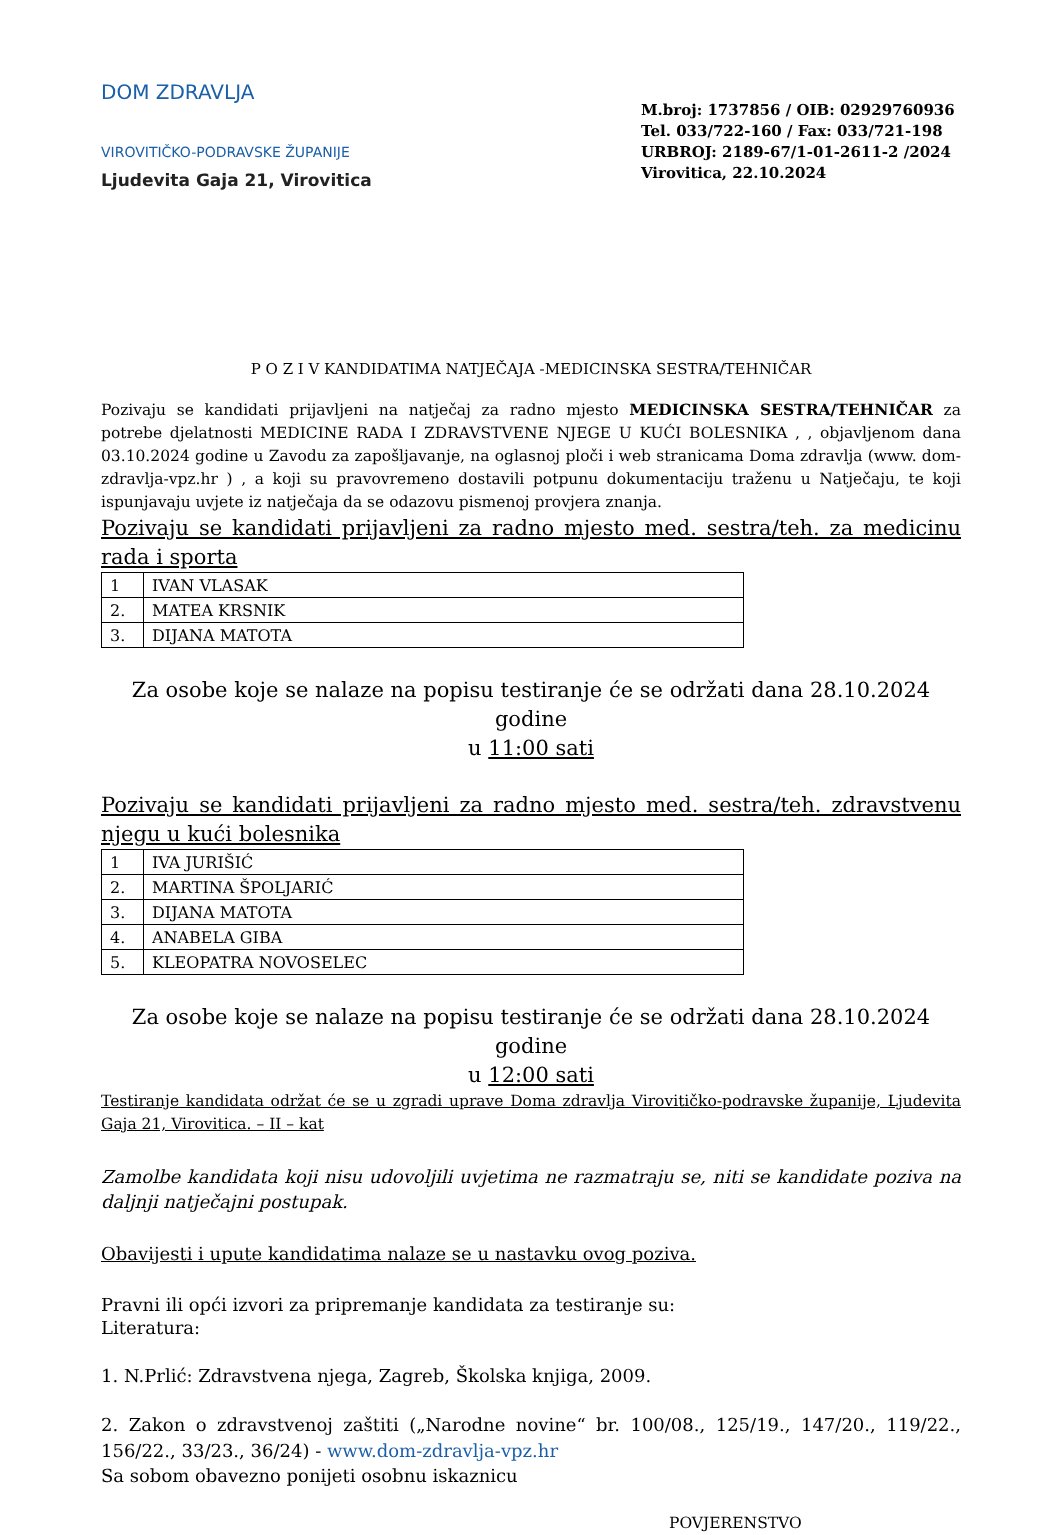DOM ZDRAVLJA
VIROVITIČKO-PODRAVSKE ŽUPANIJE
Ljudevita Gaja 21, Virovitica
M.broj: 1737856 / OIB: 02929760936
Tel. 033/722-160 / Fax: 033/721-198
URBROJ: 2189-67/1-01-2611-2 /2024
Virovitica, 22.10.2024
P O Z I V KANDIDATIMA NATJEČAJA -MEDICINSKA SESTRA/TEHNIČAR
Pozivaju se kandidati prijavljeni na natječaj za radno mjesto MEDICINSKA SESTRA/TEHNIČAR za potrebe djelatnosti MEDICINE RADA I ZDRAVSTVENE NJEGE U KUĆI BOLESNIKA , , objavljenom dana 03.10.2024 godine u Zavodu za zapošljavanje, na oglasnoj ploči i web stranicama Doma zdravlja (www. dom-zdravlja-vpz.hr ) , a koji su pravovremeno dostavili potpunu dokumentaciju traženu u Natječaju, te koji ispunjavaju uvjete iz natječaja da se odazovu pismenoj provjera znanja.
Pozivaju se kandidati prijavljeni za radno mjesto med. sestra/teh. za medicinu rada i sporta
| 1 | IVAN VLASAK |
| 2. | MATEA KRSNIK |
| 3. | DIJANA MATOTA |
Za osobe koje se nalaze na popisu testiranje će se održati dana 28.10.2024 godine
u 11:00 sati
Pozivaju se kandidati prijavljeni za radno mjesto med. sestra/teh. zdravstvenu njegu u kući bolesnika
| 1 | IVA JURIŠIĆ |
| 2. | MARTINA ŠPOLJARIĆ |
| 3. | DIJANA MATOTA |
| 4. | ANABELA GIBA |
| 5. | KLEOPATRA NOVOSELEC |
Za osobe koje se nalaze na popisu testiranje će se održati dana 28.10.2024 godine
u 12:00 sati
Testiranje kandidata održat će se u zgradi uprave Doma zdravlja Virovitičko-podravske županije, Ljudevita Gaja 21, Virovitica. – II – kat
Zamolbe kandidata koji nisu udovoljili uvjetima ne razmatraju se, niti se kandidate poziva na daljnji natječajni postupak.
Obavijesti i upute kandidatima nalaze se u nastavku ovog poziva.
Pravni ili opći izvori za pripremanje kandidata za testiranje su:
Literatura:
1. N.Prlić: Zdravstvena njega, Zagreb, Školska knjiga, 2009.
2. Zakon o zdravstvenoj zaštiti („Narodne novine“ br. 100/08., 125/19., 147/20., 119/22., 156/22., 33/23., 36/24) - www.dom-zdravlja-vpz.hr
Sa sobom obavezno ponijeti osobnu iskaznicu
POVJERENSTVO